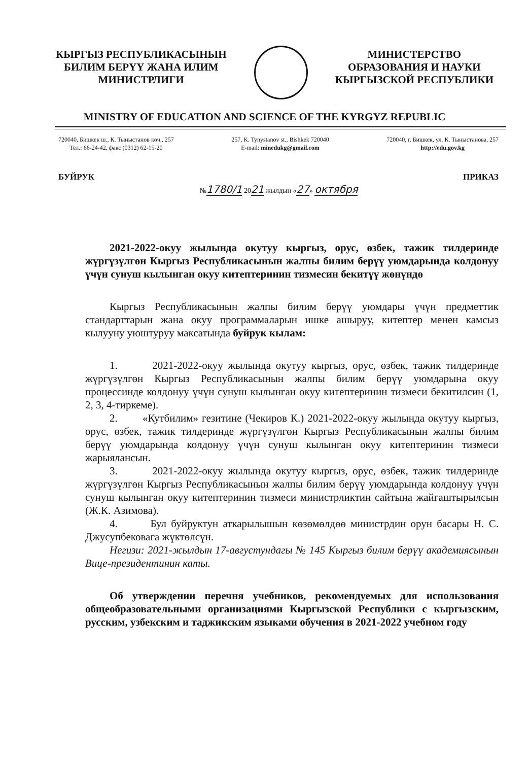КЫРГЫЗ РЕСПУБЛИКАСЫНЫН
БИЛИМ БЕРҮҮ ЖАНА ИЛИМ
МИНИСТРЛИГИ
МИНИСТЕРСТВО
ОБРАЗОВАНИЯ И НАУКИ
КЫРГЫЗСКОЙ РЕСПУБЛИКИ
MINISTRY OF EDUCATION AND SCIENCE OF THE KYRGYZ REPUBLIC
720040, Бишкек ш., К. Тыныстанов көч., 257
Тел.: 66-24-42, факс (0312) 62-15-20
257, K. Tynystanov st., Bishkek 720040
E-mail: minedukg@gmail.com
720040, г. Бишкек, ул. К. Тыныстанова, 257
http://edu.gov.kg
БУЙРУК №1780/1 2021 жылдын «27» октября ПРИКАЗ
2021-2022-окуу жылында окутуу кыргыз, орус, өзбек, тажик тилдеринде жүргүзүлгөн Кыргыз Республикасынын жалпы билим берүү уюмдарында колдонуу үчүн сунуш кылынган окуу китептеринин тизмесин бекитүү жөнүндө
Кыргыз Республикасынын жалпы билим берүү уюмдары үчүн предметтик стандарттарын жана окуу программаларын ишке ашыруу, китептер менен камсыз кылууну уюштуруу максатында буйрук кылам:
1. 2021-2022-окуу жылында окутуу кыргыз, орус, өзбек, тажик тилдеринде жүргүзүлгөн Кыргыз Республикасынын жалпы билим берүү уюмдарына окуу процессинде колдонуу үчүн сунуш кылынган окуу китептеринин тизмеси бекитилсин (1, 2, 3, 4-тиркеме).
2. «Кутбилим» гезитине (Чекиров К.) 2021-2022-окуу жылында окутуу кыргыз, орус, өзбек, тажик тилдеринде жүргүзүлгөн Кыргыз Республикасынын жалпы билим берүү уюмдарында колдонуу үчүн сунуш кылынган окуу китептеринин тизмеси жарыялансын.
3. 2021-2022-окуу жылында окутуу кыргыз, орус, өзбек, тажик тилдеринде жүргүзүлгөн Кыргыз Республикасынын жалпы билим берүү уюмдарында колдонуу үчүн сунуш кылынган окуу китептеринин тизмеси министрликтин сайтына жайгаштырылсын (Ж.К. Азимова).
4. Бул буйруктун аткарылышын көзөмөлдөө министрдин орун басары Н. С. Джусупбековага жүктөлсүн.
Негизи: 2021-жылдын 17-августундагы № 145 Кыргыз билим берүү академиясынын Вице-президентинин каты.
Об утверждении перечня учебников, рекомендуемых для использования общеобразовательными организациями Кыргызской Республики с кыргызским, русским, узбекским и таджикским языками обучения в 2021-2022 учебном году